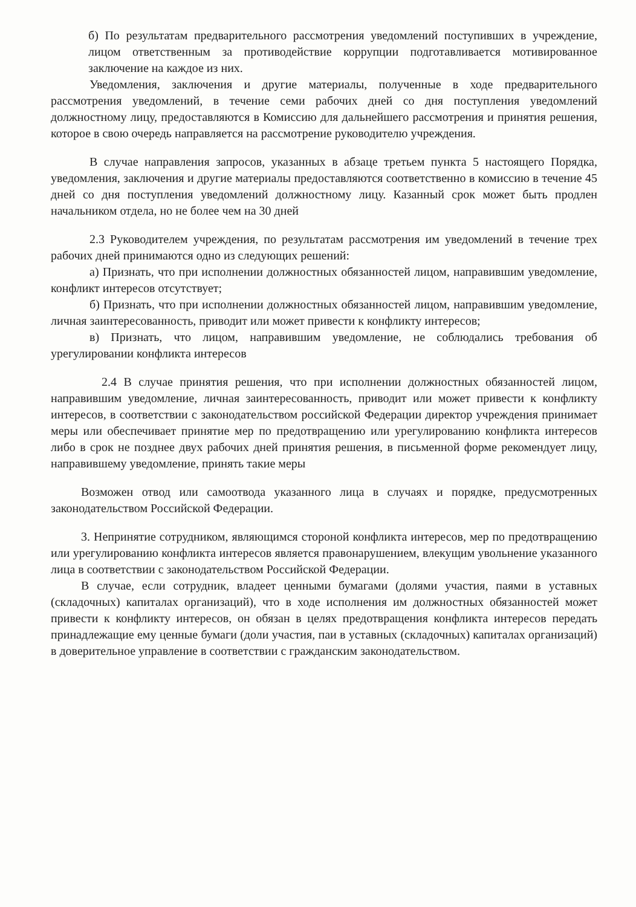б) По результатам предварительного рассмотрения уведомлений поступивших в учреждение, лицом ответственным за противодействие коррупции подготавливается мотивированное заключение на каждое из них.
Уведомления, заключения и другие материалы, полученные в ходе предварительного рассмотрения уведомлений, в течение семи рабочих дней со дня поступления уведомлений должностному лицу, предоставляются в Комиссию для дальнейшего рассмотрения и принятия решения, которое в свою очередь направляется на рассмотрение руководителю учреждения.
В случае направления запросов, указанных в абзаце третьем пункта 5 настоящего Порядка, уведомления, заключения и другие материалы предоставляются соответственно в комиссию в течение 45 дней со дня поступления уведомлений должностному лицу. Казанный срок может быть продлен начальником отдела, но не более чем на 30 дней
2.3 Руководителем учреждения, по результатам рассмотрения им уведомлений в течение трех рабочих дней принимаются одно из следующих решений:
а) Признать, что при исполнении должностных обязанностей лицом, направившим уведомление, конфликт интересов отсутствует;
б) Признать, что при исполнении должностных обязанностей лицом, направившим уведомление, личная заинтересованность, приводит или может привести к конфликту интересов;
в) Признать, что лицом, направившим уведомление, не соблюдались требования об урегулировании конфликта интересов
2.4 В случае принятия решения, что при исполнении должностных обязанностей лицом, направившим уведомление, личная заинтересованность, приводит или может привести к конфликту интересов, в соответствии с законодательством российской Федерации директор учреждения принимает меры или обеспечивает принятие мер по предотвращению или урегулированию конфликта интересов либо в срок не позднее двух рабочих дней принятия решения, в письменной форме рекомендует лицу, направившему уведомление, принять такие меры
Возможен отвод или самоотвода указанного лица в случаях и порядке, предусмотренных законодательством Российской Федерации.
3. Непринятие сотрудником, являющимся стороной конфликта интересов, мер по предотвращению или урегулированию конфликта интересов является правонарушением, влекущим увольнение указанного лица в соответствии с законодательством Российской Федерации.
В случае, если сотрудник, владеет ценными бумагами (долями участия, паями в уставных (складочных) капиталах организаций), что в ходе исполнения им должностных обязанностей может привести к конфликту интересов, он обязан в целях предотвращения конфликта интересов передать принадлежащие ему ценные бумаги (доли участия, паи в уставных (складочных) капиталах организаций) в доверительное управление в соответствии с гражданским законодательством.